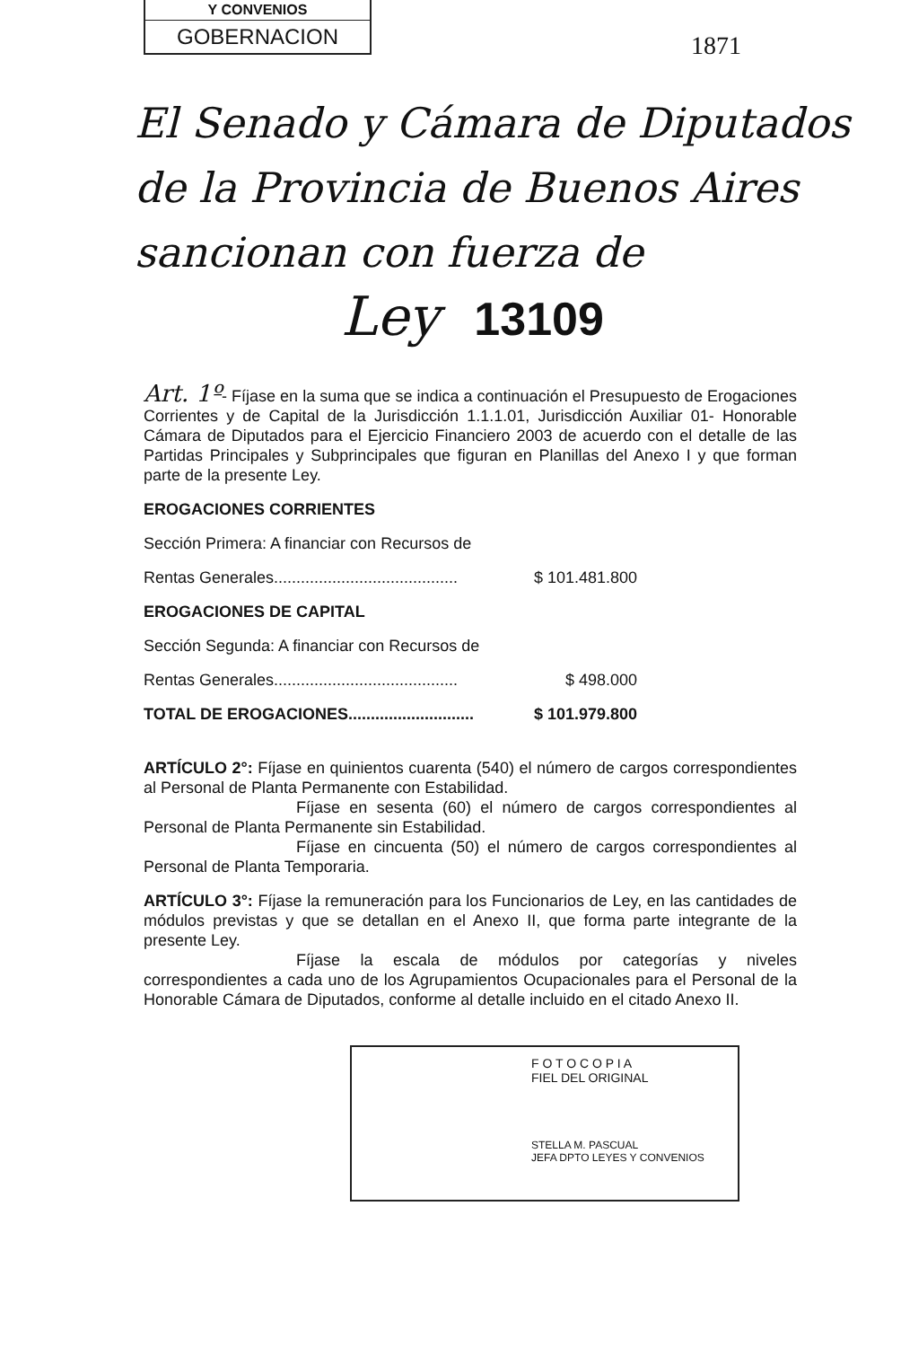Y CONVENIOS
GOBERNACION
1871
El Senado y Cámara de Diputados
de la Provincia de Buenos Aires
sancionan con fuerza de
Ley 13109
Art. 1º- Fíjase en la suma que se indica a continuación el Presupuesto de Erogaciones Corrientes y de Capital de la Jurisdicción 1.1.1.01, Jurisdicción Auxiliar 01- Honorable Cámara de Diputados para el Ejercicio Financiero 2003 de acuerdo con el detalle de las Partidas Principales y Subprincipales que figuran en Planillas del Anexo I y que forman parte de la presente Ley.
EROGACIONES CORRIENTES
Sección Primera: A financiar con Recursos de
Rentas Generales......................................... $ 101.481.800
EROGACIONES DE CAPITAL
Sección Segunda: A financiar con Recursos de
Rentas Generales......................................... $ 498.000
TOTAL DE EROGACIONES............................ $ 101.979.800
ARTÍCULO 2°: Fíjase en quinientos cuarenta (540) el número de cargos correspondientes al Personal de Planta Permanente con Estabilidad.
Fíjase en sesenta (60) el número de cargos correspondientes al Personal de Planta Permanente sin Estabilidad.
Fíjase en cincuenta (50) el número de cargos correspondientes al Personal de Planta Temporaria.
ARTÍCULO 3°: Fíjase la remuneración para los Funcionarios de Ley, en las cantidades de módulos previstas y que se detallan en el Anexo II, que forma parte integrante de la presente Ley.
Fíjase la escala de módulos por categorías y niveles correspondientes a cada uno de los Agrupamientos Ocupacionales para el Personal de la Honorable Cámara de Diputados, conforme al detalle incluido en el citado Anexo II.
F O T O C O P I A
FIEL DEL ORIGINAL
STELLA M. PASCUAL
JEFA DPTO LEYES Y CONVENIOS